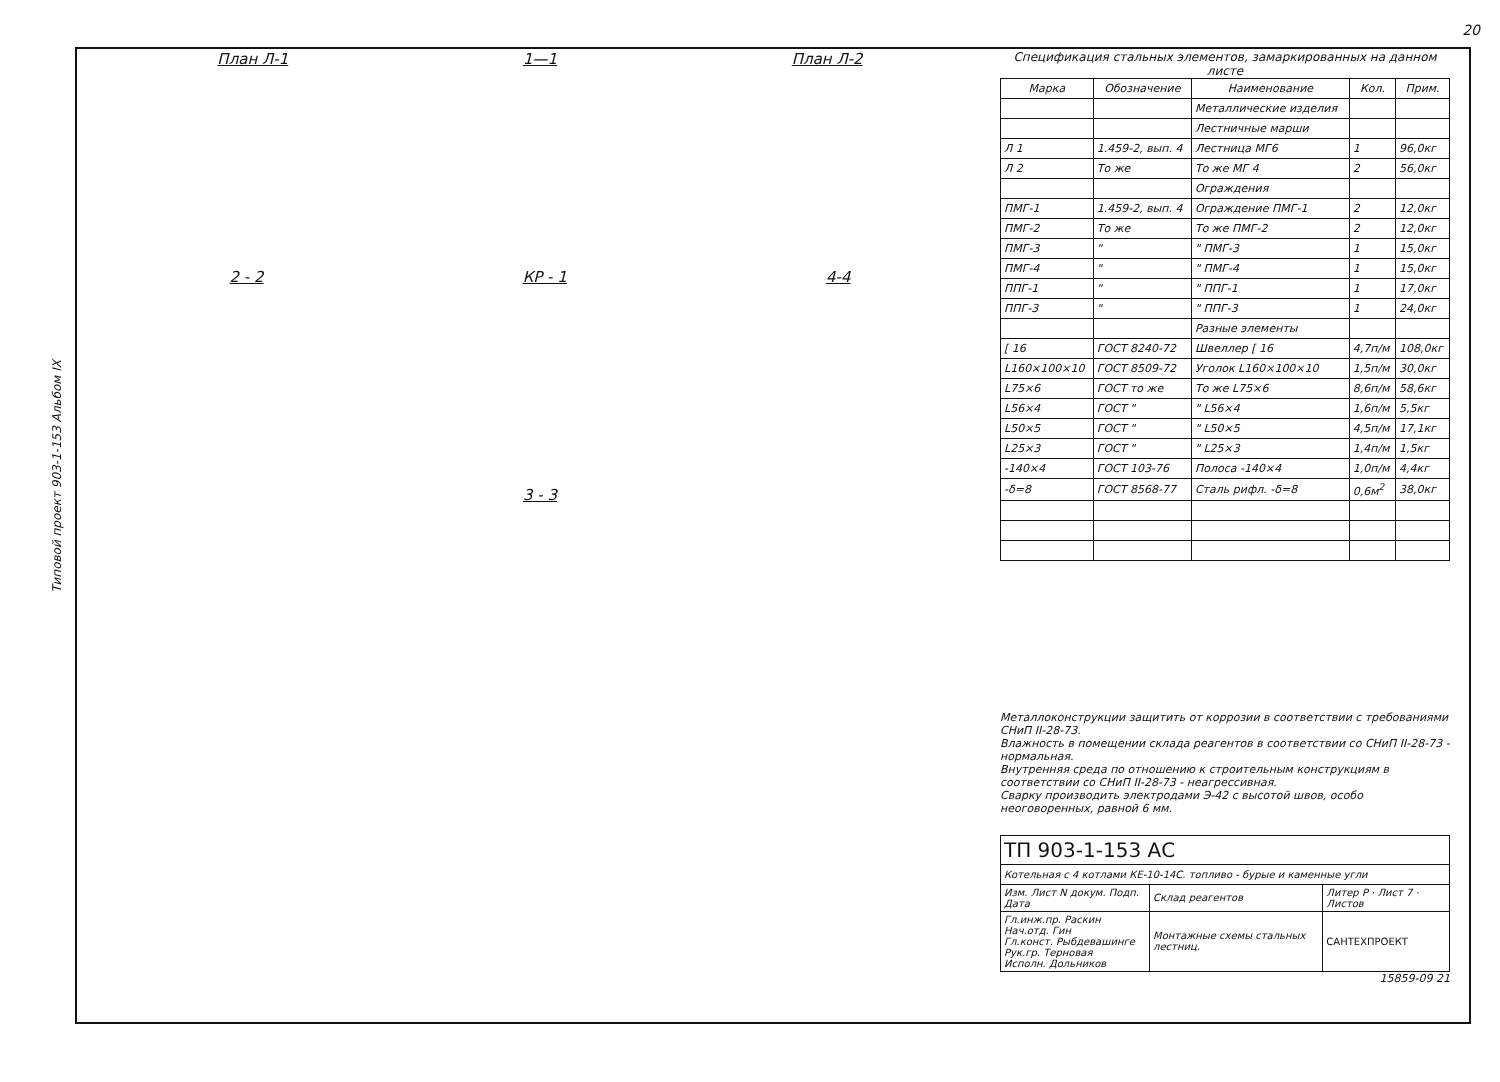20
Типовой проект 903-1-153 Альбом IX
План Л-1 1—1 План Л-2
2 - 2 КР - 1 4-4
3 - 3
Спецификация стальных элементов, замаркированных на данном листе
| Марка | Обозначение | Наименование | Кол. | Прим. |
| --- | --- | --- | --- | --- |
| | | Металлические изделия | | |
| | | Лестничные марши | | |
| Л 1 | 1.459-2, вып. 4 | Лестница МГ6 | 1 | 96,0кг |
| Л 2 | То же | То же МГ 4 | 2 | 56,0кг |
| | | Ограждения | | |
| ПМГ-1 | 1.459-2, вып. 4 | Ограждение ПМГ-1 | 2 | 12,0кг |
| ПМГ-2 | То же | То же ПМГ-2 | 2 | 12,0кг |
| ПМГ-3 | " | " ПМГ-3 | 1 | 15,0кг |
| ПМГ-4 | " | " ПМГ-4 | 1 | 15,0кг |
| ППГ-1 | " | " ППГ-1 | 1 | 17,0кг |
| ППГ-3 | " | " ППГ-3 | 1 | 24,0кг |
| | | Разные элементы | | |
| [ 16 | ГОСТ 8240-72 | Швеллер [ 16 | 4,7п/м | 108,0кг |
| L160×100×10 | ГОСТ 8509-72 | Уголок L160×100×10 | 1,5п/м | 30,0кг |
| L75×6 | ГОСТ то же | То же L75×6 | 8,6п/м | 58,6кг |
| L56×4 | ГОСТ " | " L56×4 | 1,6п/м | 5,5кг |
| L50×5 | ГОСТ " | " L50×5 | 4,5п/м | 17,1кг |
| L25×3 | ГОСТ " | " L25×3 | 1,4п/м | 1,5кг |
| -140×4 | ГОСТ 103-76 | Полоса -140×4 | 1,0п/м | 4,4кг |
| -δ=8 | ГОСТ 8568-77 | Сталь рифл. -δ=8 | 0,6м<sup>2</sup> | 38,0кг |
Металлоконструкции защитить от коррозии в соответствии с требованиями СНиП II-28-73.
Влажность в помещении склада реагентов в соответствии со СНиП II-28-73 - нормальная.
Внутренняя среда по отношению к строительным конструкциям в соответствии со СНиП II-28-73 - неагрессивная.
Сварку производить электродами Э-42 с высотой швов, особо неоговоренных, равной 6 мм.
| ТП 903-1-153 АС | | |
| Котельная с 4 котлами КЕ-10-14С. топливо - бурые и каменные угли | | |
| Изм. Лист N докум. Подп. Дата | Склад реагентов | Литер Р · Лист 7 · Листов |
| Гл.инж.пр. Раскин Нач.отд. Гин Гл.конст. Рыбдевашинге Рук.гр. Терновая Исполн. Дольников | Монтажные схемы стальных лестниц. | САНТЕХПРОЕКТ |
15859-09 21